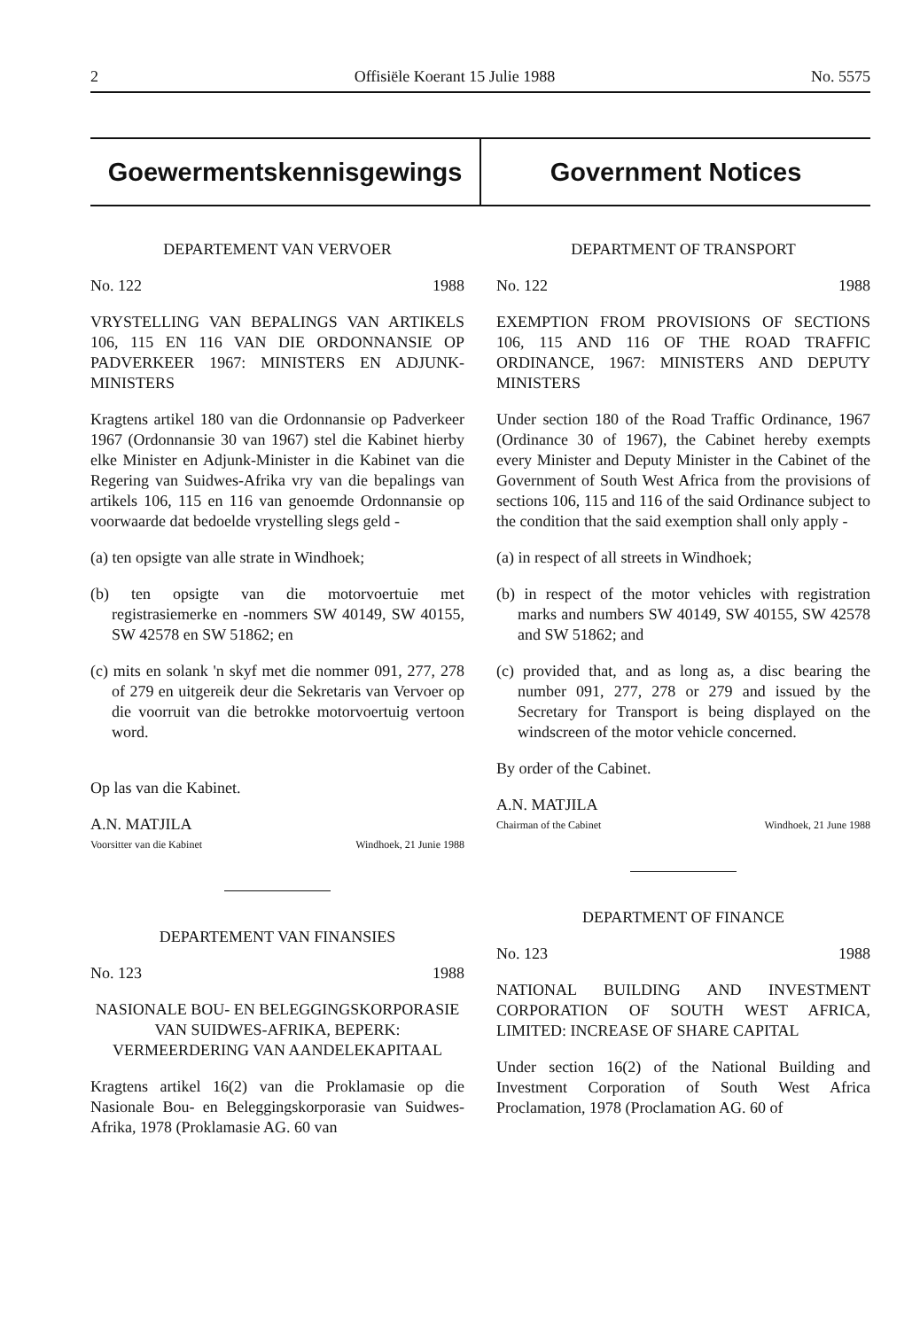2 Offisiële Koerant 15 Julie 1988 No. 5575
Goewermentskennisgewings Government Notices
DEPARTEMENT VAN VERVOER
No. 122 1988
VRYSTELLING VAN BEPALINGS VAN ARTIKELS 106, 115 EN 116 VAN DIE ORDONNANSIE OP PADVERKEER 1967: MINISTERS EN ADJUNK-MINISTERS
Kragtens artikel 180 van die Ordonnansie op Padverkeer 1967 (Ordonnansie 30 van 1967) stel die Kabinet hierby elke Minister en Adjunk-Minister in die Kabinet van die Regering van Suidwes-Afrika vry van die bepalings van artikels 106, 115 en 116 van genoemde Ordonnansie op voorwaarde dat bedoelde vrystelling slegs geld -
(a) ten opsigte van alle strate in Windhoek;
(b) ten opsigte van die motorvoertuie met registrasiemerke en -nommers SW 40149, SW 40155, SW 42578 en SW 51862; en
(c) mits en solank 'n skyf met die nommer 091, 277, 278 of 279 en uitgereik deur die Sekretaris van Vervoer op die voorruit van die betrokke motorvoertuig vertoon word.
Op las van die Kabinet.
A.N. MATJILA
Voorsitter van die Kabinet Windhoek, 21 Junie 1988
DEPARTEMENT VAN FINANSIES
No. 123 1988
NASIONALE BOU- EN BELEGGINGSKORPORASIE VAN SUIDWES-AFRIKA, BEPERK: VERMEERDERING VAN AANDELEKAPITAAL
Kragtens artikel 16(2) van die Proklamasie op die Nasionale Bou- en Beleggingskorporasie van Suidwes-Afrika, 1978 (Proklamasie AG. 60 van
DEPARTMENT OF TRANSPORT
No. 122 1988
EXEMPTION FROM PROVISIONS OF SECTIONS 106, 115 AND 116 OF THE ROAD TRAFFIC ORDINANCE, 1967: MINISTERS AND DEPUTY MINISTERS
Under section 180 of the Road Traffic Ordinance, 1967 (Ordinance 30 of 1967), the Cabinet hereby exempts every Minister and Deputy Minister in the Cabinet of the Government of South West Africa from the provisions of sections 106, 115 and 116 of the said Ordinance subject to the condition that the said exemption shall only apply -
(a) in respect of all streets in Windhoek;
(b) in respect of the motor vehicles with registration marks and numbers SW 40149, SW 40155, SW 42578 and SW 51862; and
(c) provided that, and as long as, a disc bearing the number 091, 277, 278 or 279 and issued by the Secretary for Transport is being displayed on the windscreen of the motor vehicle concerned.
By order of the Cabinet.
A.N. MATJILA
Chairman of the Cabinet Windhoek, 21 June 1988
DEPARTMENT OF FINANCE
No. 123 1988
NATIONAL BUILDING AND INVESTMENT CORPORATION OF SOUTH WEST AFRICA, LIMITED: INCREASE OF SHARE CAPITAL
Under section 16(2) of the National Building and Investment Corporation of South West Africa Proclamation, 1978 (Proclamation AG. 60 of